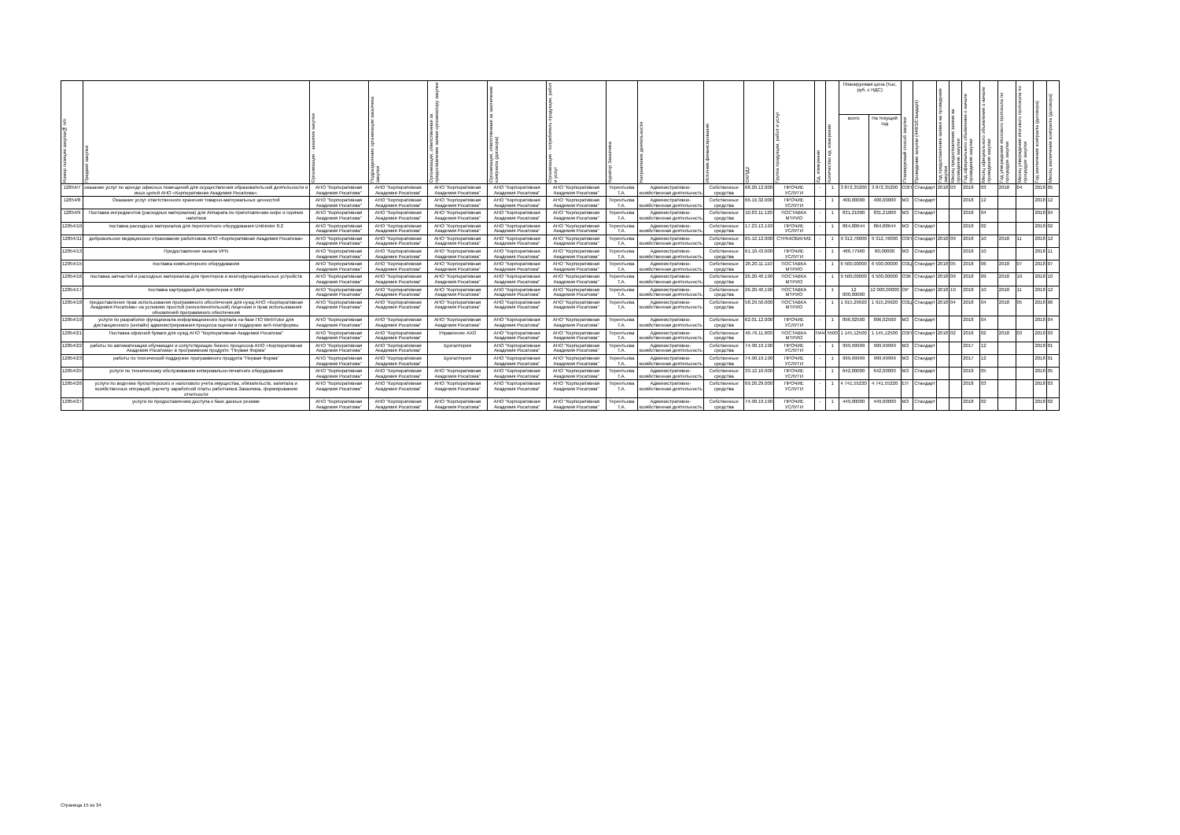| Номер позиции закупки№ п/п | Предмет закупки | Организация - заказчик закупки | Подразделение организации заказчика закупки | Организация, ответственная за предоставление заявки организатору закупки | Организация, ответственная за заключение контракта (договора) | Организация - потребитель продукции, работ и услуг | Куратор Заказчика | Направление деятельности | Источник финансирования | ОКПД2 | Группа продукции, работ и услуг | Ед. измерения | Количество ед. измерения | Планируемая цена (тыс. руб. с НДС) | | Планируемый способ закупки | Проведение закупки (44ФЗ/Стандарт) | Год предоставления заявки на проведение закупки | Месяц предоставления заявки на проведение закупки | Год официального объявления о начале проведения закупки | Месяц официального объявления о начале проведения закупки | Год утверждения итогового протокола по процедуре закупки | Месяц утверждения итогового протокола по процедуре закупки | Год заключения контракта (договора) | Месяц заключения контракта (договора) |
| --- | --- | --- | --- | --- | --- | --- | --- | --- | --- | --- | --- | --- | --- | --- | --- | --- | --- | --- | --- | --- | --- | --- | --- | --- | --- |
| | | | | | | | | | | | | | | всего | На текущий год | | | | | | | | | | |
| 12854/7 | оказание услуг по аренде офисных помещений для осуществления образовательной деятельности и иных целей АНО «Корпоративная Академия Росатома». | АНО "Корпоративная Академия Росатома" | АНО "Корпоративная Академия Росатома" | АНО "Корпоративная Академия Росатома" | АНО "Корпоративная Академия Росатома" | АНО "Корпоративная Академия Росатома" | Терентьева Т.А. | Административно-хозяйственная деятельность | Собственные средства | 68.20.12.000 | ПРОЧИЕ УСЛУГИ | - | 1 | 3 872,35200 | 3 872,35200 | ОЗП | Стандарт | 2018 | 03 | 2018 | 03 | 2018 | 04 | 2018 | 05 |
| 12854/8 | Оказание услуг ответственного хранения товарно-материальных ценностей | АНО "Корпоративная Академия Росатома" | АНО "Корпоративная Академия Росатома" | АНО "Корпоративная Академия Росатома" | АНО "Корпоративная Академия Росатома" | АНО "Корпоративная Академия Росатома" | Терентьева Т.А. | Административно-хозяйственная деятельность | Собственные средства | 66.19.32.000 | ПРОЧИЕ УСЛУГИ | - | 1 | 400,00000 | 400,00000 | МЗ | Стандарт | | | 2018 | 12 | | | 2018 | 12 |
| 12854/9 | Поставка ингредиентов (расходных материалов) для Аппарата по приготовлению кофе и горячих напитков | АНО "Корпоративная Академия Росатома" | АНО "Корпоративная Академия Росатома" | АНО "Корпоративная Академия Росатома" | АНО "Корпоративная Академия Росатома" | АНО "Корпоративная Академия Росатома" | Терентьева Т.А. | Административно-хозяйственная деятельность | Собственные средства | 10.83.11.120 | ПОСТАВКА МТРИО | - | 1 | 831,21000 | 831,21000 | МЗ | Стандарт | | | 2018 | 04 | | | 2018 | 04 |
| 12854/10 | поставка расходных материалов для переплетного оборудования Unibinder 8.2 | АНО "Корпоративная Академия Росатома" | АНО "Корпоративная Академия Росатома" | АНО "Корпоративная Академия Росатома" | АНО "Корпоративная Академия Росатома" | АНО "Корпоративная Академия Росатома" | Терентьева Т.А. | Административно-хозяйственная деятельность | Собственные средства | 17.23.13.193 | ПРОЧИЕ УСЛУГИ | - | 1 | 864,88644 | 864,88644 | МЗ | Стандарт | | | 2018 | 02 | | | 2018 | 02 |
| 12854/11 | добровольное медицинское страхование работников АНО «Корпоративная Академия Росатома» | АНО "Корпоративная Академия Росатома" | АНО "Корпоративная Академия Росатома" | АНО "Корпоративная Академия Росатома" | АНО "Корпоративная Академия Росатома" | АНО "Корпоративная Академия Росатома" | Терентьева Т.А. | Административно-хозяйственная деятельность | Собственные средства | 65.12.12.000 | СТРАХОВАНИЕ | - | 1 | 9 312,76000 | 9 312,76000 | ОЗП | Стандарт | 2018 | 09 | 2018 | 10 | 2018 | 11 | 2018 | 12 |
| 12854/13 | Предоставление канала VPN | АНО "Корпоративная Академия Росатома" | АНО "Корпоративная Академия Росатома" | АНО "Корпоративная Академия Росатома" | АНО "Корпоративная Академия Росатома" | АНО "Корпоративная Академия Росатома" | Терентьева Т.А. | Административно-хозяйственная деятельность | Собственные средства | 61.10.43.000 | ПРОЧИЕ УСЛУГИ | - | 1 | 486,77960 | 80,00000 | МЗ | Стандарт | | | 2018 | 10 | | | 2018 | 11 |
| 12854/15 | поставка компьютерного оборудования | АНО "Корпоративная Академия Росатома" | АНО "Корпоративная Академия Росатома" | АНО "Корпоративная Академия Росатома" | АНО "Корпоративная Академия Росатома" | АНО "Корпоративная Академия Росатома" | Терентьева Т.А. | Административно-хозяйственная деятельность | Собственные средства | 26.20.11.110 | ПОСТАВКА МТРИО | - | 1 | 6 500,00000 | 6 500,00000 | ОЗЦ | Стандарт | 2018 | 05 | 2018 | 06 | 2018 | 07 | 2018 | 07 |
| 12854/16 | поставка запчастей и расходных материалов для принтеров и многофункциональных устройств | АНО "Корпоративная Академия Росатома" | АНО "Корпоративная Академия Росатома" | АНО "Корпоративная Академия Росатома" | АНО "Корпоративная Академия Росатома" | АНО "Корпоративная Академия Росатома" | Терентьева Т.А. | Административно-хозяйственная деятельность | Собственные средства | 26.20.40.190 | ПОСТАВКА МТРИО | - | 1 | 9 500,00000 | 9 500,00000 | ОЗК | Стандарт | 2018 | 09 | 2018 | 09 | 2018 | 10 | 2018 | 10 |
| 12854/17 | поставка картриджей для принтеров и МФУ | АНО "Корпоративная Академия Росатома" | АНО "Корпоративная Академия Росатома" | АНО "Корпоративная Академия Росатома" | АНО "Корпоративная Академия Росатома" | АНО "Корпоративная Академия Росатома" | Терентьева Т.А. | Административно-хозяйственная деятельность | Собственные средства | 26.20.40.190 | ПОСТАВКА МТРИО | - | 1 | 12 000,00000 | 12 000,00000 | ОР | Стандарт | 2018 | 10 | 2018 | 10 | 2018 | 11 | 2018 | 12 |
| 12854/18 | предоставление прав использования программного обеспечения для нужд АНО «Корпоративная Академия Росатома» на условиях простой (неисключительной) лицензии и прав использования обновлений программного обеспечения | АНО "Корпоративная Академия Росатома" | АНО "Корпоративная Академия Росатома" | АНО "Корпоративная Академия Росатома" | АНО "Корпоративная Академия Росатома" | АНО "Корпоративная Академия Росатома" | Терентьева Т.А. | Административно-хозяйственная деятельность | Собственные средства | 58.29.50.000 | ПОСТАВКА МТРИО | - | 1 | 1 915,29920 | 1 915,29920 | ОЗЦ | Стандарт | 2018 | 04 | 2018 | 04 | 2018 | 05 | 2018 | 06 |
| 12854/19 | услуги по разработке функционала информационного портала на базе ПО WebTutor для дистанционного (онлайн) администрирования процесса оценки и поддержке веб-платформы | АНО "Корпоративная Академия Росатома" | АНО "Корпоративная Академия Росатома" | АНО "Корпоративная Академия Росатома" | АНО "Корпоративная Академия Росатома" | АНО "Корпоративная Академия Росатома" | Терентьева Т.А. | Административно-хозяйственная деятельность | Собственные средства | 62.01.12.000 | ПРОЧИЕ УСЛУГИ | - | 1 | 896,02500 | 896,02500 | МЗ | Стандарт | | | 2018 | 04 | | | 2018 | 04 |
| 12854/21 | Поставка офисной бумаги для нужд АНО "Корпоративная Академия Росатома" | АНО "Корпоративная Академия Росатома" | АНО "Корпоративная Академия Росатома" | Управление АХО | АНО "Корпоративная Академия Росатома" | АНО "Корпоративная Академия Росатома" | Терентьева Т.А. | Административно-хозяйственная деятельность | Собственные средства | 46.76.11.000 | ПОСТАВКА МТРИО | ПАЧ | 5500 | 1 145,12500 | 1 145,12500 | ОЗП | Стандарт | 2018 | 02 | 2018 | 02 | 2018 | 03 | 2018 | 03 |
| 12854/22 | работы по автоматизации обучающих и сопутствующих бизнес процессов АНО «Корпоративная Академия Росатома» в программном продукте “Первая Форма” | АНО "Корпоративная Академия Росатома" | АНО "Корпоративная Академия Росатома" | Бухгалтерия | АНО "Корпоративная Академия Росатома" | АНО "Корпоративная Академия Росатома" | Терентьева Т.А. | Административно-хозяйственная деятельность | Собственные средства | 74.90.19.190 | ПРОЧИЕ УСЛУГИ | - | 1 | 999,99999 | 999,99999 | МЗ | Стандарт | | | 2017 | 12 | | | 2018 | 01 |
| 12854/23 | работы по технической поддержке программного продукта “Первая Форма” | АНО "Корпоративная Академия Росатома" | АНО "Корпоративная Академия Росатома" | Бухгалтерия | АНО "Корпоративная Академия Росатома" | АНО "Корпоративная Академия Росатома" | Терентьева Т.А. | Административно-хозяйственная деятельность | Собственные средства | 74.90.19.190 | ПРОЧИЕ УСЛУГИ | - | 1 | 999,99999 | 999,99999 | МЗ | Стандарт | | | 2017 | 12 | | | 2018 | 01 |
| 12854/25 | услуги по техническому обслуживанию копировально-печатного оборудования | АНО "Корпоративная Академия Росатома" | АНО "Корпоративная Академия Росатома" | АНО "Корпоративная Академия Росатома" | АНО "Корпоративная Академия Росатома" | АНО "Корпоративная Академия Росатома" | Терентьева Т.А. | Административно-хозяйственная деятельность | Собственные средства | 33.12.16.000 | ПРОЧИЕ УСЛУГИ | - | 1 | 642,00000 | 642,00000 | МЗ | Стандарт | | | 2018 | 05 | | | 2018 | 05 |
| 12854/26 | услуги по ведению бухгалтерского и налогового учета имущества, обязательств, капитала и хозяйственных операций, расчету заработной платы работников Заказчика, формированию отчетности | АНО "Корпоративная Академия Росатома" | АНО "Корпоративная Академия Росатома" | АНО "Корпоративная Академия Росатома" | АНО "Корпоративная Академия Росатома" | АНО "Корпоративная Академия Росатома" | Терентьева Т.А. | Административно-хозяйственная деятельность | Собственные средства | 69.20.29.000 | ПРОЧИЕ УСЛУГИ | - | 1 | 4 741,55220 | 4 741,55220 | ЕП | Стандарт | | | 2018 | 03 | | | 2018 | 03 |
| 12854/27 | услуги по предоставлению доступа к базе данных резюме | АНО "Корпоративная Академия Росатома" | АНО "Корпоративная Академия Росатома" | АНО "Корпоративная Академия Росатома" | АНО "Корпоративная Академия Росатома" | АНО "Корпоративная Академия Росатома" | Терентьева Т.А. | Административно-хозяйственная деятельность | Собственные средства | 74.90.19.190 | ПРОЧИЕ УСЛУГИ | - | 1 | 449,00000 | 449,00000 | МЗ | Стандарт | | | 2018 | 02 | | | 2018 | 02 |
Страница 15 из 34